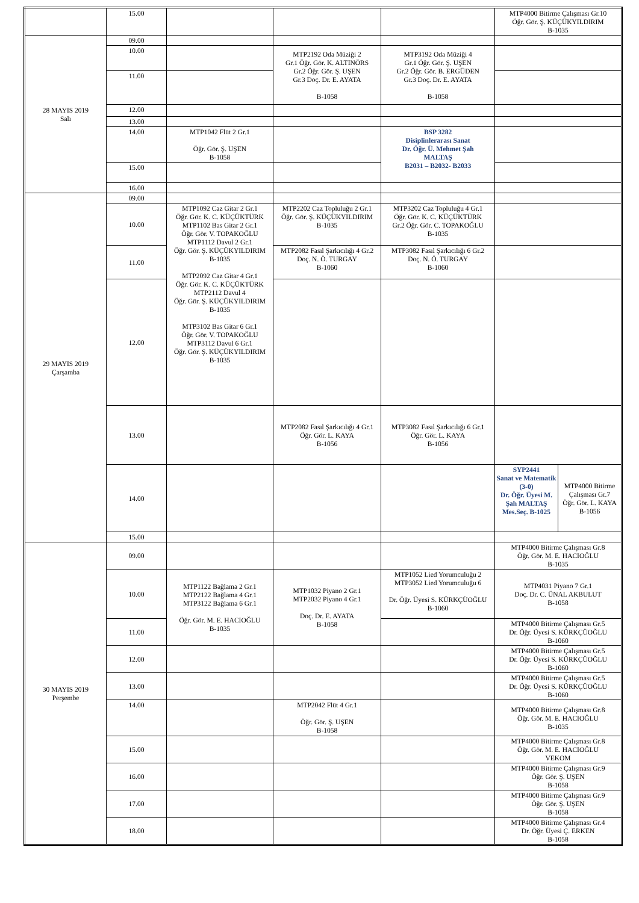| | 15.00 | | | | MTP4000 Bitirme Çalışması Gr.10 Öğr. Gör. Ş. KÜÇÜKYILDIRIM B-1035 | |
| 28 MAYIS 2019 Salı | 09.00 | | | | | |
| | 10.00 | | MTP2192 Oda Müziği 2 Gr.1 Öğr. Gör. K. ALTINÖRS Gr.2 Öğr. Gör. Ş. UŞEN Gr.3 Doç. Dr. E. AYATA B-1058 | MTP3192 Oda Müziği 4 Gr.1 Öğr. Gör. Ş. UŞEN Gr.2 Öğr. Gör. B. ERGÜDEN Gr.3 Doç. Dr. E. AYATA B-1058 | | |
| | 11.00 | | | | | |
| | 12.00 | | | | | |
| | 13.00 | | | | | |
| | 14.00 | MTP1042 Flüt 2 Gr.1 Öğr. Gör. Ş. UŞEN B-1058 | | BSP 3282 Disiplinlerarası Sanat Dr. Öğr. Ü. Mehmet Şah MALTAŞ B2031 – B2032- B2033 | | |
| | 15.00 | | | | | |
| | 16.00 | | | | | |
| 29 MAYIS 2019 Çarşamba | 09.00 | | | | | |
| | 10.00 | MTP1092 Caz Gitar 2 Gr.1 Öğr. Gör. K. C. KÜÇÜKTÜRK MTP1102 Bas Gitar 2 Gr.1 Öğr. Gör. V. TOPAKOĞLU MTP1112 Davul 2 Gr.1 Öğr. Gör. Ş. KÜÇÜKYILDIRIM B-1035 MTP2092 Caz Gitar 4 Gr.1 Öğr. Gör. K. C. KÜÇÜKTÜRK MTP2112 Davul 4 Öğr. Gör. Ş. KÜÇÜKYILDIRIM B-1035 MTP3102 Bas Gitar 6 Gr.1 Öğr. Gör. V. TOPAKOĞLU MTP3112 Davul 6 Gr.1 Öğr. Gör. Ş. KÜÇÜKYILDIRIM B-1035 | MTP2202 Caz Topluluğu 2 Gr.1 Öğr. Gör. Ş. KÜÇÜKYILDIRIM B-1035 | MTP3202 Caz Topluluğu 4 Gr.1 Öğr. Gör. K. C. KÜÇÜKTÜRK Gr.2 Öğr. Gör. C. TOPAKOĞLU B-1035 | | |
| | 11.00 | | MTP2082 Fasıl Şarkıcılığı 4 Gr.2 Doç. N. Ö. TURGAY B-1060 | MTP3082 Fasıl Şarkıcılığı 6 Gr.2 Doç. N. Ö. TURGAY B-1060 | | |
| | 12.00 | | | | | |
| | 13.00 | | MTP2082 Fasıl Şarkıcılığı 4 Gr.1 Öğr. Gör. L. KAYA B-1056 | MTP3082 Fasıl Şarkıcılığı 6 Gr.1 Öğr. Gör. L. KAYA B-1056 | | |
| | 14.00 | | | | SYP2441 Sanat ve Matematik (3-0) Dr. Öğr. Üyesi M. Şah MALTAŞ Mes.Seç. B-1025 | MTP4000 Bitirme Çalışması Gr.7 Öğr. Gör. L. KAYA B-1056 |
| | 15.00 | | | | | |
| 30 MAYIS 2019 Perşembe | 09.00 | | | | MTP4000 Bitirme Çalışması Gr.8 Öğr. Gör. M. E. HACIOĞLU B-1035 | |
| | 10.00 | MTP1122 Bağlama 2 Gr.1 MTP2122 Bağlama 4 Gr.1 MTP3122 Bağlama 6 Gr.1 Öğr. Gör. M. E. HACIOĞLU B-1035 | MTP1032 Piyano 2 Gr.1 MTP2032 Piyano 4 Gr.1 Doç. Dr. E. AYATA B-1058 | MTP1052 Lied Yorumculuğu 2 MTP3052 Lied Yorumculuğu 6 Dr. Öğr. Üyesi S. KÜRKÇÜOĞLU B-1060 | MTP4031 Piyano 7 Gr.1 Doç. Dr. C. ÜNAL AKBULUT B-1058 | |
| | 11.00 | | | | MTP4000 Bitirme Çalışması Gr.5 Dr. Öğr. Üyesi S. KÜRKÇÜOĞLU B-1060 | |
| | 12.00 | | | | MTP4000 Bitirme Çalışması Gr.5 Dr. Öğr. Üyesi S. KÜRKÇÜOĞLU B-1060 | |
| | 13.00 | | | | MTP4000 Bitirme Çalışması Gr.5 Dr. Öğr. Üyesi S. KÜRKÇÜOĞLU B-1060 | |
| | 14.00 | | MTP2042 Flüt 4 Gr.1 Öğr. Gör. Ş. UŞEN B-1058 | | MTP4000 Bitirme Çalışması Gr.8 Öğr. Gör. M. E. HACIOĞLU B-1035 | |
| | 15.00 | | | | MTP4000 Bitirme Çalışması Gr.8 Öğr. Gör. M. E. HACIOĞLU VEKOM | |
| | 16.00 | | | | MTP4000 Bitirme Çalışması Gr.9 Öğr. Gör. Ş. UŞEN B-1058 | |
| | 17.00 | | | | MTP4000 Bitirme Çalışması Gr.9 Öğr. Gör. Ş. UŞEN B-1058 | |
| | 18.00 | | | | MTP4000 Bitirme Çalışması Gr.4 Dr. Öğr. Üyesi Ç. ERKEN B-1058 | |